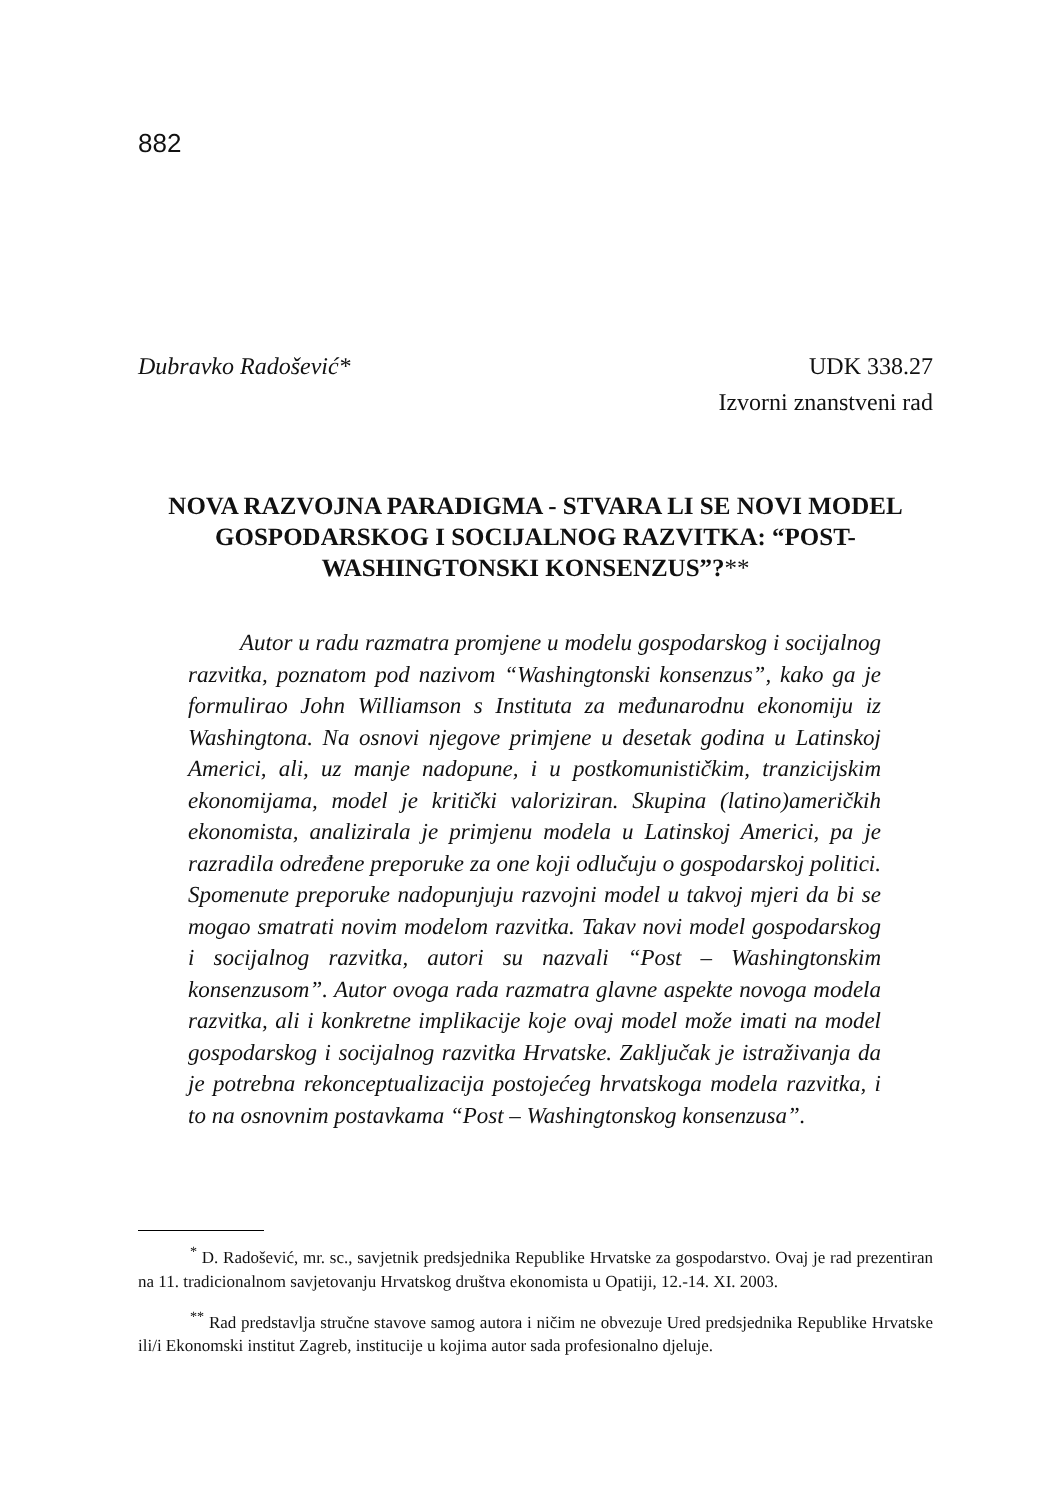882
Dubravko Radošević* UDK 338.27
Izvorni znanstveni rad
NOVA RAZVOJNA PARADIGMA - STVARA LI SE NOVI MODEL GOSPODARSKOG I SOCIJALNOG RAZVITKA: “POST-WASHINGTONSKI KONSENZUS”?**
Autor u radu razmatra promjene u modelu gospodarskog i socijalnog razvitka, poznatom pod nazivom “Washingtonski konsenzus”, kako ga je formulirao John Williamson s Instituta za međunarodnu ekonomiju iz Washingtona. Na osnovi njegove primjene u desetak godina u Latinskoj Americi, ali, uz manje nadopune, i u postkomunističkim, tranzicijskim ekonomijama, model je kritički valoriziran. Skupina (latino)američkih ekonomista, analizirala je primjenu modela u Latinskoj Americi, pa je razradila određene preporuke za one koji odlučuju o gospodarskoj politici. Spomenute preporuke nadopunjuju razvojni model u takvoj mjeri da bi se mogao smatrati novim modelom razvitka. Takav novi model gospodarskog i socijalnog razvitka, autori su nazvali “Post – Washingtonskim konsenzusom”. Autor ovoga rada razmatra glavne aspekte novoga modela razvitka, ali i konkretne implikacije koje ovaj model može imati na model gospodarskog i socijalnog razvitka Hrvatske. Zaključak je istraživanja da je potrebna rekonceptualizacija postojećeg hrvatskoga modela razvitka, i to na osnovnim postavkama “Post – Washingtonskog konsenzusa”.
<sup>*</sup> D. Radošević, mr. sc., savjetnik predsjednika Republike Hrvatske za gospodarstvo. Ovaj je rad prezentiran na 11. tradicionalnom savjetovanju Hrvatskog društva ekonomista u Opatiji, 12.-14. XI. 2003.
<sup>**</sup> Rad predstavlja stručne stavove samog autora i ničim ne obvezuje Ured predsjednika Republike Hrvatske ili/i Ekonomski institut Zagreb, institucije u kojima autor sada profesionalno djeluje.